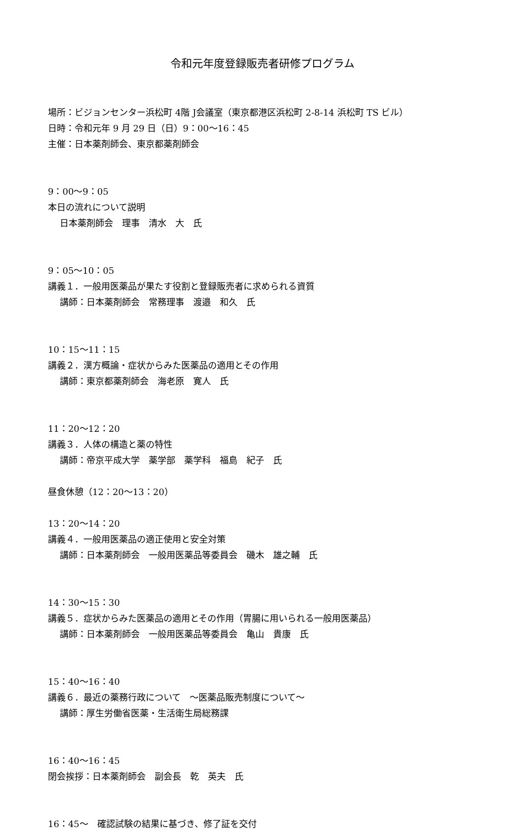令和元年度登録販売者研修プログラム
場所：ビジョンセンター浜松町 4階 J会議室（東京都港区浜松町 2-8-14 浜松町 TS ビル）
日時：令和元年 9 月 29 日（日）9：00～16：45
主催：日本薬剤師会、東京都薬剤師会
9：00～9：05
本日の流れについて説明
日本薬剤師会　理事　清水　大　氏
9：05～10：05
講義１．一般用医薬品が果たす役割と登録販売者に求められる資質
講師：日本薬剤師会　常務理事　渡邉　和久　氏
10：15～11：15
講義２．漢方概論・症状からみた医薬品の適用とその作用
講師：東京都薬剤師会　海老原　寛人　氏
11：20～12：20
講義３．人体の構造と薬の特性
講師：帝京平成大学　薬学部　薬学科　福島　紀子　氏
昼食休憩（12：20～13：20）
13：20～14：20
講義４．一般用医薬品の適正使用と安全対策
講師：日本薬剤師会　一般用医薬品等委員会　磯木　雄之輔　氏
14：30～15：30
講義５．症状からみた医薬品の適用とその作用（胃腸に用いられる一般用医薬品）
講師：日本薬剤師会　一般用医薬品等委員会　亀山　貴康　氏
15：40～16：40
講義６．最近の薬務行政について　～医薬品販売制度について～
講師：厚生労働省医薬・生活衛生局総務課
16：40～16：45
閉会挨拶：日本薬剤師会　副会長　乾　英夫　氏
16：45～　確認試験の結果に基づき、修了証を交付